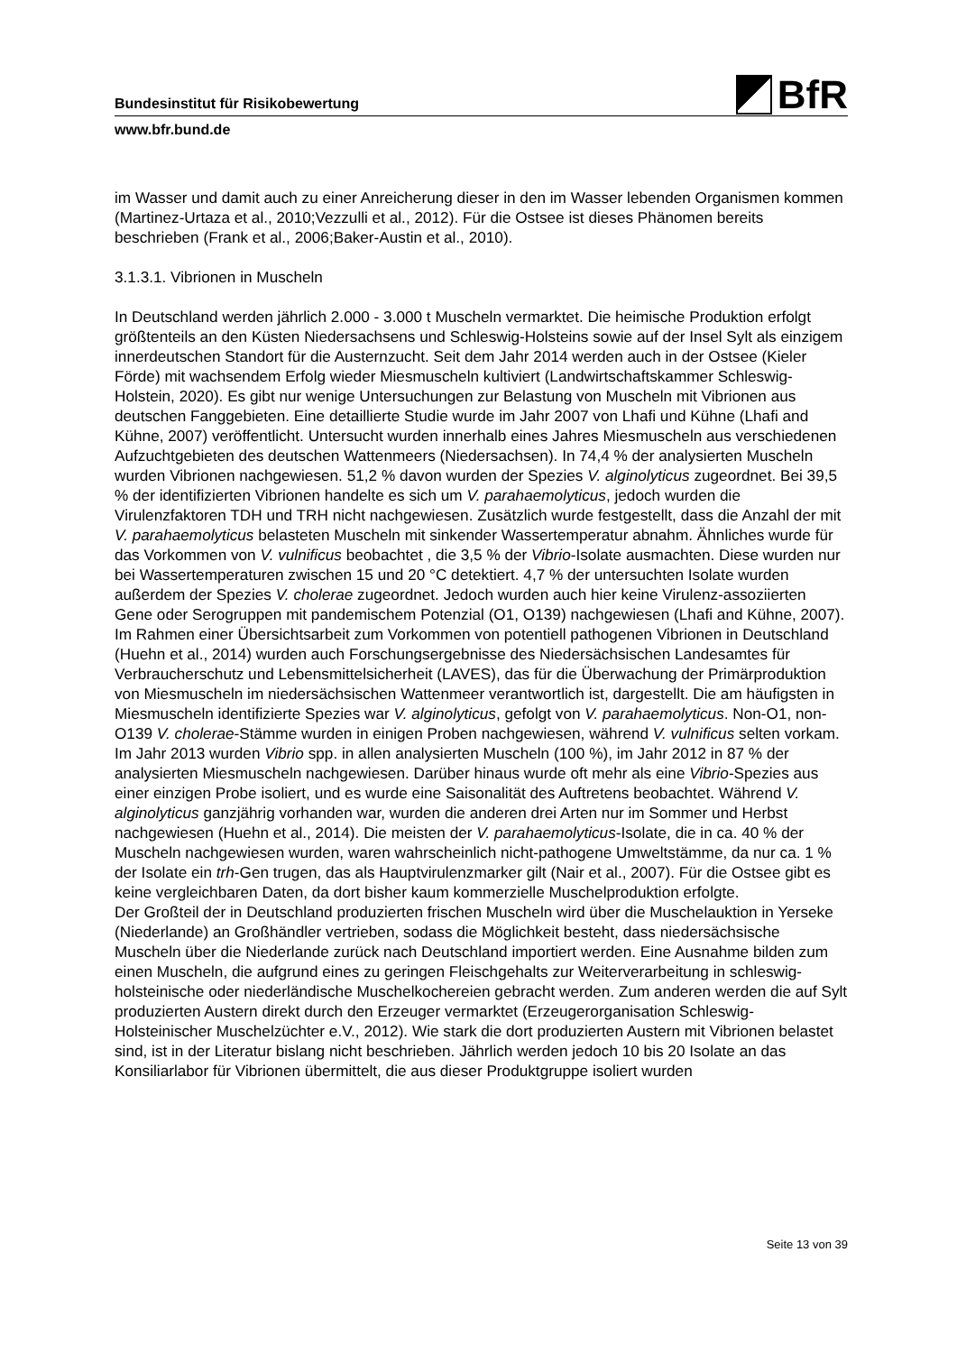BfR
Bundesinstitut für Risikobewertung
www.bfr.bund.de
im Wasser und damit auch zu einer Anreicherung dieser in den im Wasser lebenden Organismen kommen (Martinez-Urtaza et al., 2010;Vezzulli et al., 2012). Für die Ostsee ist dieses Phänomen bereits beschrieben (Frank et al., 2006;Baker-Austin et al., 2010).
3.1.3.1. Vibrionen in Muscheln
In Deutschland werden jährlich 2.000 - 3.000 t Muscheln vermarktet. Die heimische Produktion erfolgt größtenteils an den Küsten Niedersachsens und Schleswig-Holsteins sowie auf der Insel Sylt als einzigem innerdeutschen Standort für die Austernzucht. Seit dem Jahr 2014 werden auch in der Ostsee (Kieler Förde) mit wachsendem Erfolg wieder Miesmuscheln kultiviert (Landwirtschaftskammer Schleswig-Holstein, 2020). Es gibt nur wenige Untersuchungen zur Belastung von Muscheln mit Vibrionen aus deutschen Fanggebieten. Eine detaillierte Studie wurde im Jahr 2007 von Lhafi und Kühne (Lhafi and Kühne, 2007) veröffentlicht. Untersucht wurden innerhalb eines Jahres Miesmuscheln aus verschiedenen Aufzuchtgebieten des deutschen Wattenmeers (Niedersachsen). In 74,4 % der analysierten Muscheln wurden Vibrionen nachgewiesen. 51,2 % davon wurden der Spezies V. alginolyticus zugeordnet. Bei 39,5 % der identifizierten Vibrionen handelte es sich um V. parahaemolyticus, jedoch wurden die Virulenzfaktoren TDH und TRH nicht nachgewiesen. Zusätzlich wurde festgestellt, dass die Anzahl der mit V. parahaemolyticus belasteten Muscheln mit sinkender Wassertemperatur abnahm. Ähnliches wurde für das Vorkommen von V. vulnificus beobachtet , die 3,5 % der Vibrio-Isolate ausmachten. Diese wurden nur bei Wassertemperaturen zwischen 15 und 20 °C detektiert. 4,7 % der untersuchten Isolate wurden außerdem der Spezies V. cholerae zugeordnet. Jedoch wurden auch hier keine Virulenz-assoziierten Gene oder Serogruppen mit pandemischem Potenzial (O1, O139) nachgewiesen (Lhafi and Kühne, 2007). Im Rahmen einer Übersichtsarbeit zum Vorkommen von potentiell pathogenen Vibrionen in Deutschland (Huehn et al., 2014) wurden auch Forschungsergebnisse des Niedersächsischen Landesamtes für Verbraucherschutz und Lebensmittelsicherheit (LAVES), das für die Überwachung der Primärproduktion von Miesmuscheln im niedersächsischen Wattenmeer verantwortlich ist, dargestellt. Die am häufigsten in Miesmuscheln identifizierte Spezies war V. alginolyticus, gefolgt von V. parahaemolyticus. Non-O1, non-O139 V. cholerae-Stämme wurden in einigen Proben nachgewiesen, während V. vulnificus selten vorkam. Im Jahr 2013 wurden Vibrio spp. in allen analysierten Muscheln (100 %), im Jahr 2012 in 87 % der analysierten Miesmuscheln nachgewiesen. Darüber hinaus wurde oft mehr als eine Vibrio-Spezies aus einer einzigen Probe isoliert, und es wurde eine Saisonalität des Auftretens beobachtet. Während V. alginolyticus ganzjährig vorhanden war, wurden die anderen drei Arten nur im Sommer und Herbst nachgewiesen (Huehn et al., 2014). Die meisten der V. parahaemolyticus-Isolate, die in ca. 40 % der Muscheln nachgewiesen wurden, waren wahrscheinlich nicht-pathogene Umweltstämme, da nur ca. 1 % der Isolate ein trh-Gen trugen, das als Hauptvirulenzmarker gilt (Nair et al., 2007). Für die Ostsee gibt es keine vergleichbaren Daten, da dort bisher kaum kommerzielle Muschelproduktion erfolgte.
Der Großteil der in Deutschland produzierten frischen Muscheln wird über die Muschelauktion in Yerseke (Niederlande) an Großhändler vertrieben, sodass die Möglichkeit besteht, dass niedersächsische Muscheln über die Niederlande zurück nach Deutschland importiert werden. Eine Ausnahme bilden zum einen Muscheln, die aufgrund eines zu geringen Fleischgehalts zur Weiterverarbeitung in schleswig-holsteinische oder niederländische Muschelkochereien gebracht werden. Zum anderen werden die auf Sylt produzierten Austern direkt durch den Erzeuger vermarktet (Erzeugerorganisation Schleswig-Holsteinischer Muschelzüchter e.V., 2012). Wie stark die dort produzierten Austern mit Vibrionen belastet sind, ist in der Literatur bislang nicht beschrieben. Jährlich werden jedoch 10 bis 20 Isolate an das Konsiliarlabor für Vibrionen übermittelt, die aus dieser Produktgruppe isoliert wurden
Seite 13 von 39